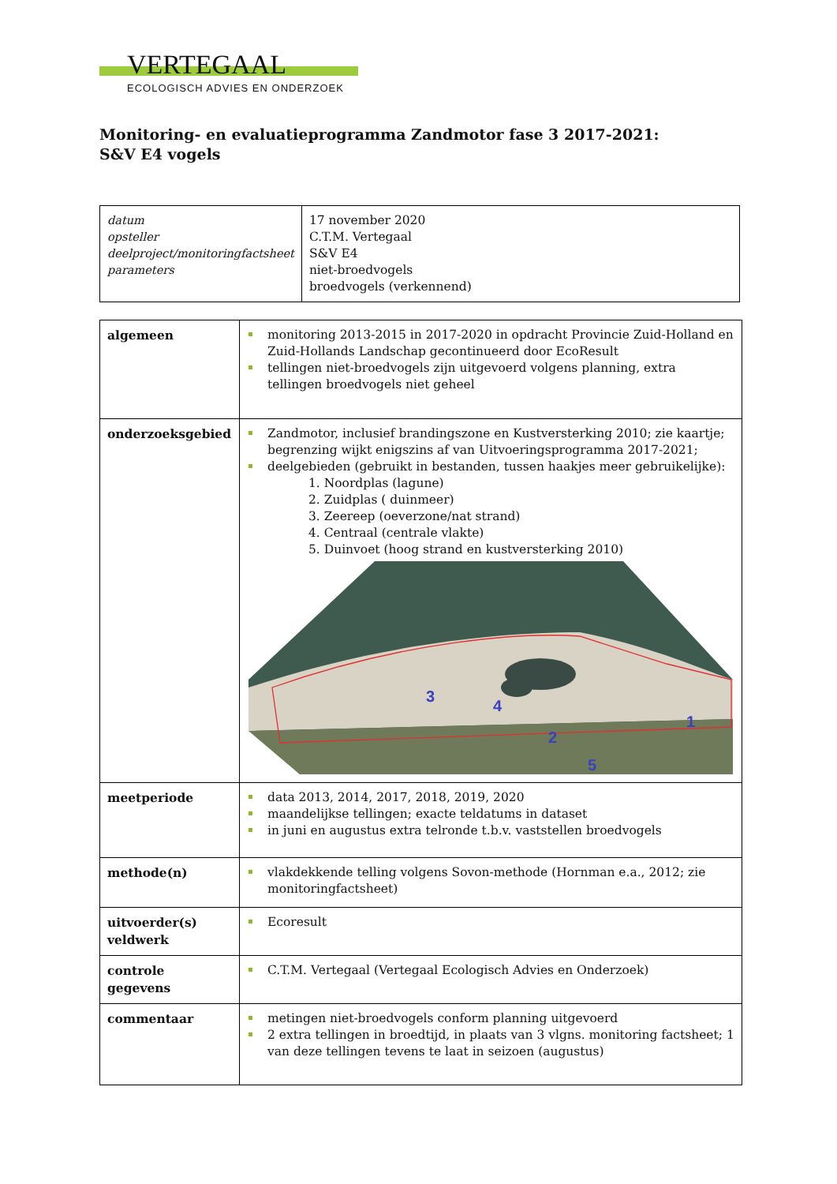VERTEGAAL
ECOLOGISCH ADVIES EN ONDERZOEK
Monitoring- en evaluatieprogramma Zandmotor fase 3 2017-2021:
S&V E4 vogels
| datum opsteller deelproject/monitoringfactsheet parameters | 17 november 2020 C.T.M. Vertegaal S&V E4 niet-broedvogels broedvogels (verkennend) |
| algemeen | monitoring 2013-2015 in 2017-2020 in opdracht Provincie Zuid-Holland en Zuid-Hollands Landschap gecontinueerd door EcoResult tellingen niet-broedvogels zijn uitgevoerd volgens planning, extra tellingen broedvogels niet geheel |
| onderzoeksgebied | Zandmotor, inclusief brandingszone en Kustversterking 2010; zie kaartje; begrenzing wijkt enigszins af van Uitvoeringsprogramma 2017-2021; deelgebieden (gebruikt in bestanden, tussen haakjes meer gebruikelijke): 1. Noordplas (lagune) 2. Zuidplas ( duinmeer) 3. Zeereep (oeverzone/nat strand) 4. Centraal (centrale vlakte) 5. Duinvoet (hoog strand en kustversterking 2010) 3 4 2 5 1 |
| meetperiode | data 2013, 2014, 2017, 2018, 2019, 2020 maandelijkse tellingen; exacte teldatums in dataset in juni en augustus extra telronde t.b.v. vaststellen broedvogels |
| methode(n) | vlakdekkende telling volgens Sovon-methode (Hornman e.a., 2012; zie monitoringfactsheet) |
| uitvoerder(s) veldwerk | Ecoresult |
| controle gegevens | C.T.M. Vertegaal (Vertegaal Ecologisch Advies en Onderzoek) |
| commentaar | metingen niet-broedvogels conform planning uitgevoerd 2 extra tellingen in broedtijd, in plaats van 3 vlgns. monitoring factsheet; 1 van deze tellingen tevens te laat in seizoen (augustus) |